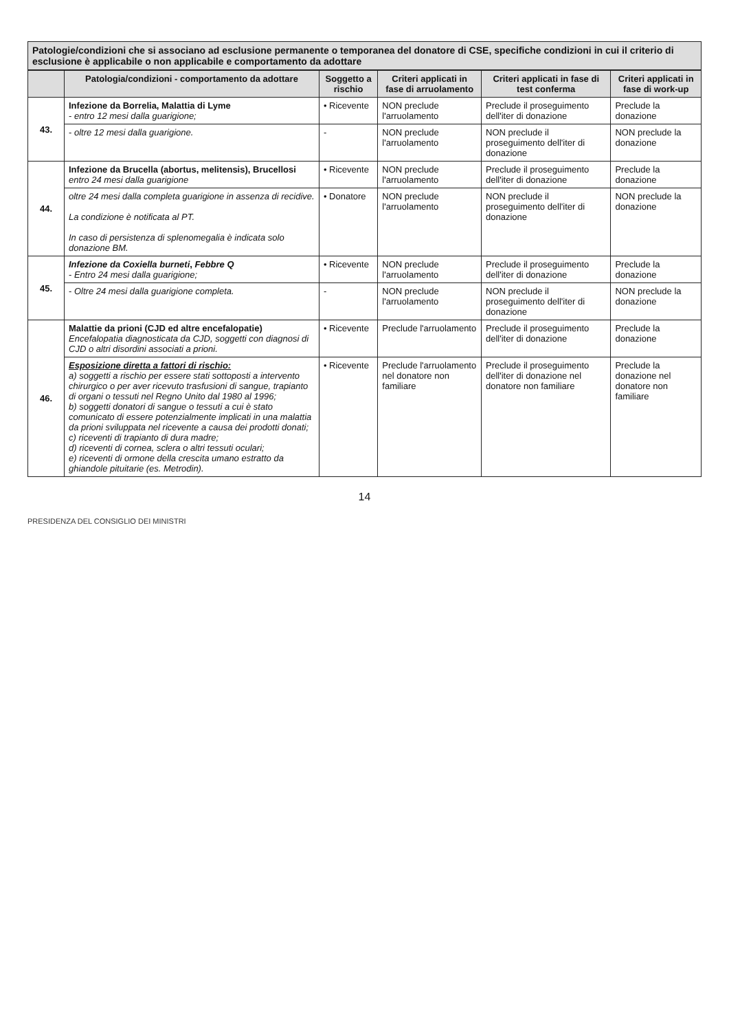Patologie/condizioni che si associano ad esclusione permanente o temporanea del donatore di CSE, specifiche condizioni in cui il criterio di esclusione è applicabile o non applicabile e comportamento da adottare
| | Patologia/condizioni - comportamento da adottare | Soggetto a rischio | Criteri applicati in fase di arruolamento | Criteri applicati in fase di test conferma | Criteri applicati in fase di work-up |
| --- | --- | --- | --- | --- | --- |
| 43. | Infezione da Borrelia, Malattia di Lyme - entro 12 mesi dalla guarigione; | • Ricevente | NON preclude l'arruolamento | Preclude il proseguimento dell'iter di donazione | Preclude la donazione |
| | - oltre 12 mesi dalla guarigione. | - | NON preclude l'arruolamento | NON preclude il proseguimento dell'iter di donazione | NON preclude la donazione |
| 44. | Infezione da Brucella (abortus, melitensis), Brucellosi entro 24 mesi dalla guarigione | • Ricevente | NON preclude l'arruolamento | Preclude il proseguimento dell'iter di donazione | Preclude la donazione |
| | oltre 24 mesi dalla completa guarigione in assenza di recidive. La condizione è notificata al PT. In caso di persistenza di splenomegalia è indicata solo donazione BM. | • Donatore | NON preclude l'arruolamento | NON preclude il proseguimento dell'iter di donazione | NON preclude la donazione |
| 45. | Infezione da Coxiella burneti , Febbre Q - Entro 24 mesi dalla guarigione; | • Ricevente | NON preclude l'arruolamento | Preclude il proseguimento dell'iter di donazione | Preclude la donazione |
| | - Oltre 24 mesi dalla guarigione completa. | - | NON preclude l'arruolamento | NON preclude il proseguimento dell'iter di donazione | NON preclude la donazione |
| 46. | Malattie da prioni (CJD ed altre encefalopatie) Encefalopatia diagnosticata da CJD, soggetti con diagnosi di CJD o altri disordini associati a prioni. | • Ricevente | Preclude l'arruolamento | Preclude il proseguimento dell'iter di donazione | Preclude la donazione |
| | Esposizione diretta a fattori di rischio: a) soggetti a rischio per essere stati sottoposti a intervento chirurgico o per aver ricevuto trasfusioni di sangue, trapianto di organi o tessuti nel Regno Unito dal 1980 al 1996; b) soggetti donatori di sangue o tessuti a cui è stato comunicato di essere potenzialmente implicati in una malattia da prioni sviluppata nel ricevente a causa dei prodotti donati; c) riceventi di trapianto di dura madre; d) riceventi di cornea, sclera o altri tessuti oculari; e) riceventi di ormone della crescita umano estratto da ghiandole pituitarie (es. Metrodin). | • Ricevente | Preclude l'arruolamento nel donatore non familiare | Preclude il proseguimento dell'iter di donazione nel donatore non familiare | Preclude la donazione nel donatore non familiare |
14
PRESIDENZA DEL CONSIGLIO DEI MINISTRI